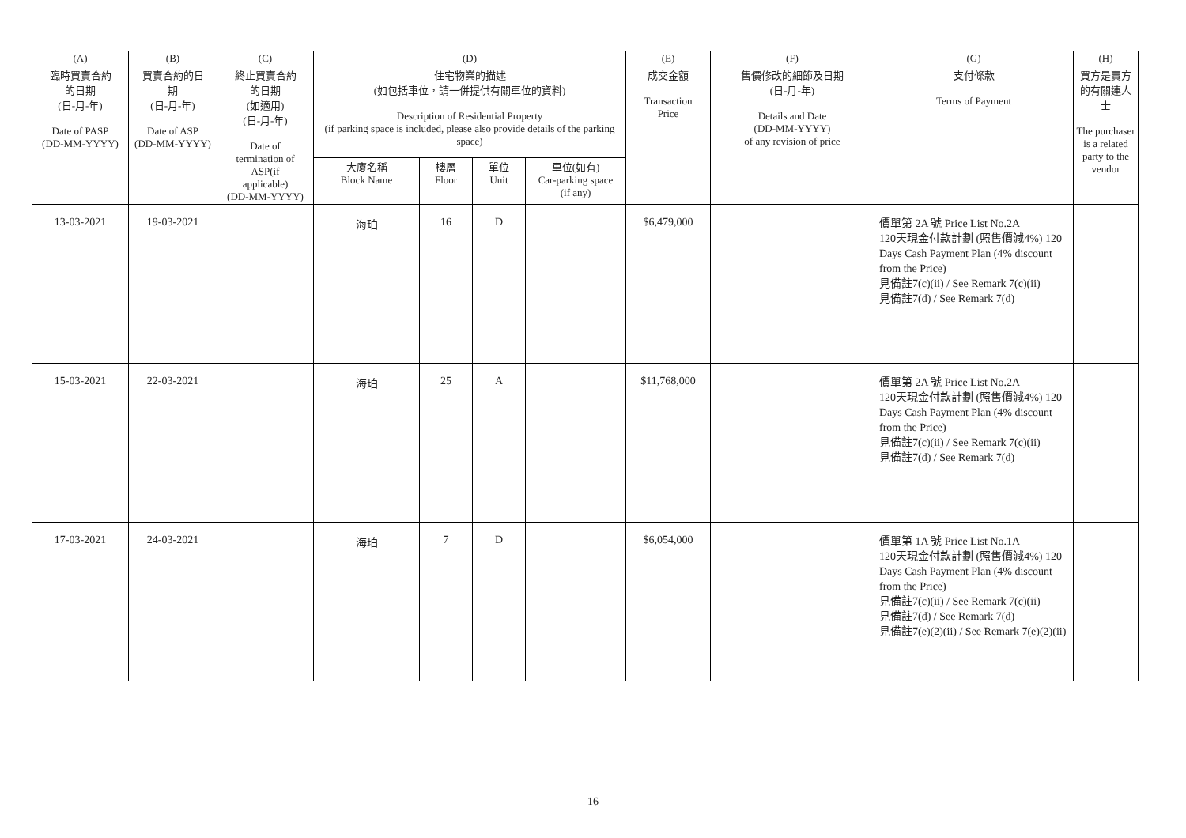| (A) | (B) | (C) | (D) | | | | (E) | (F) | (G) | (H) |
| --- | --- | --- | --- | --- | --- | --- | --- | --- | --- | --- |
| 臨時買賣合約 的日期 (日-月-年) Date of PASP (DD-MM-YYYY) | 買賣合約的日 期 (日-月-年) Date of ASP (DD-MM-YYYY) | 終止買賣合約 的日期 (如適用) (日-月-年) Date of termination of ASP(if applicable) (DD-MM-YYYY) | 住宅物業的描述 (如包括車位，請一併提供有關車位的資料) Description of Residential Property (if parking space is included, please also provide details of the parking space) | | | | 成交金額 Transaction Price | 售價修改的細節及日期 (日-月-年) Details and Date (DD-MM-YYYY) of any revision of price | 支付條款 Terms of Payment | 買方是賣方的有關連人士 The purchaser is a related party to the vendor |
| | | | 大廈名稱 Block Name | 樓層 Floor | 單位 Unit | 車位(如有) Car-parking space (if any) | | | | |
| 13-03-2021 | 19-03-2021 | | 海珀 | 16 | D | | $6,479,000 | | 價單第 2A 號 Price List No.2A 120天現金付款計劃 (照售價減4%) 120 Days Cash Payment Plan (4% discount from the Price) 見備註7(c)(ii) / See Remark 7(c)(ii) 見備註7(d) / See Remark 7(d) | |
| 15-03-2021 | 22-03-2021 | | 海珀 | 25 | A | | $11,768,000 | | 價單第 2A 號 Price List No.2A 120天現金付款計劃 (照售價減4%) 120 Days Cash Payment Plan (4% discount from the Price) 見備註7(c)(ii) / See Remark 7(c)(ii) 見備註7(d) / See Remark 7(d) | |
| 17-03-2021 | 24-03-2021 | | 海珀 | 7 | D | | $6,054,000 | | 價單第 1A 號 Price List No.1A 120天現金付款計劃 (照售價減4%) 120 Days Cash Payment Plan (4% discount from the Price) 見備註7(c)(ii) / See Remark 7(c)(ii) 見備註7(d) / See Remark 7(d) 見備註7(e)(2)(ii) / See Remark 7(e)(2)(ii) | |
16